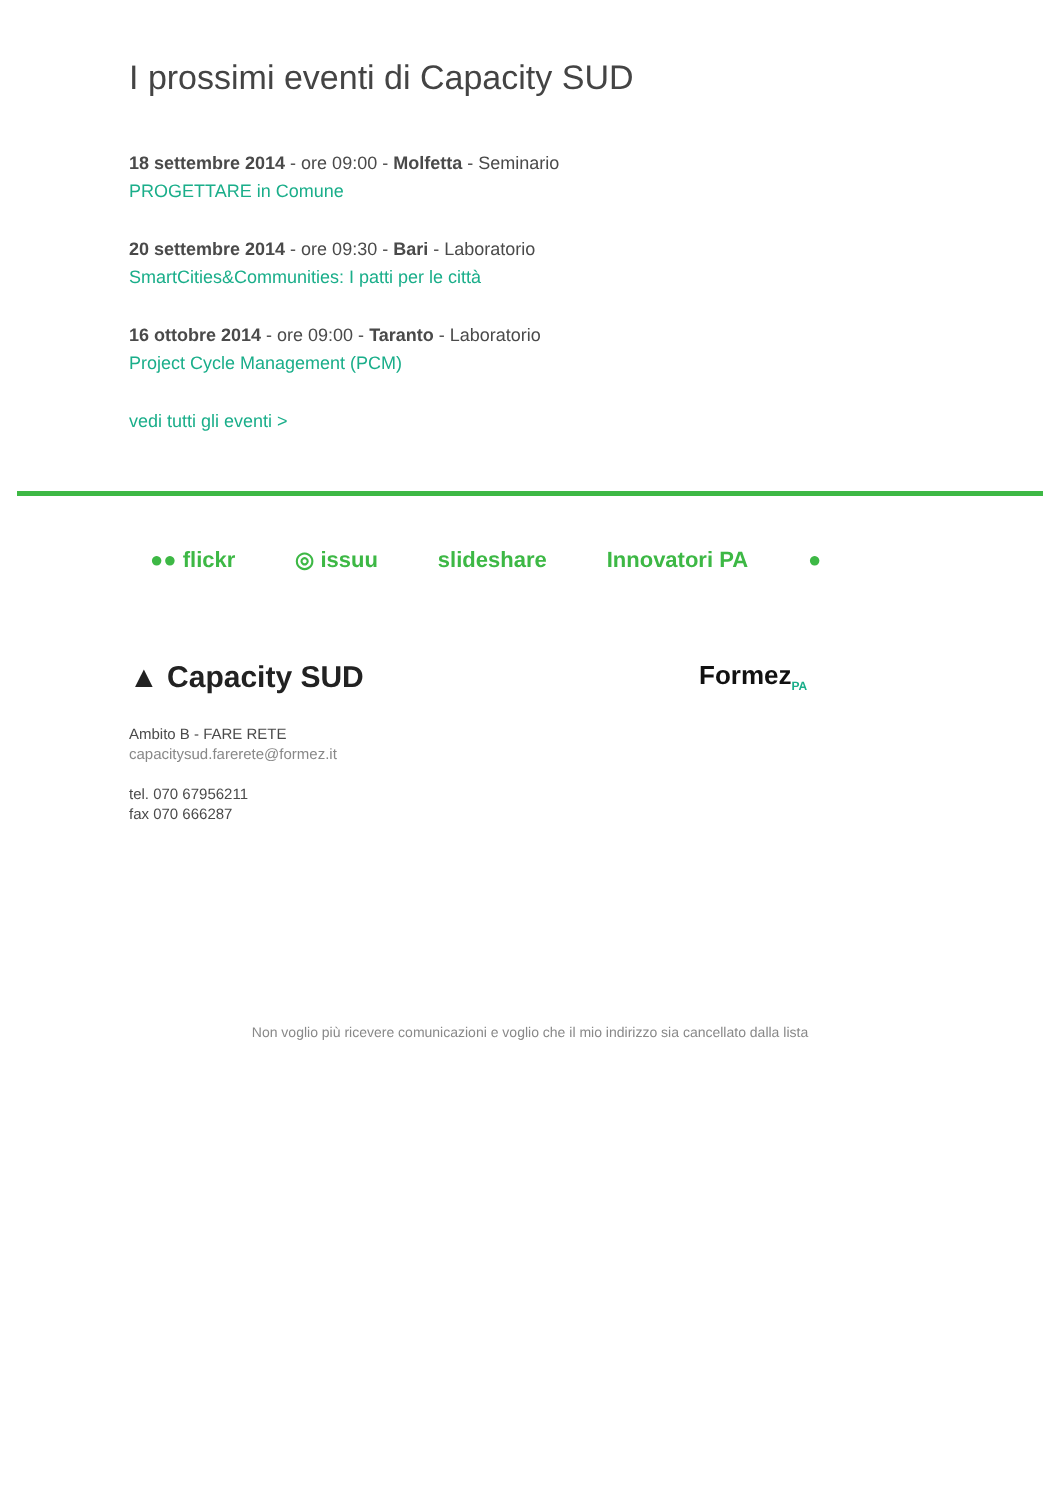I prossimi eventi di Capacity SUD
18 settembre 2014 - ore 09:00 - Molfetta - Seminario
PROGETTARE in Comune
20 settembre 2014 - ore 09:30 - Bari - Laboratorio
SmartCities&Communities: I patti per le città
16 ottobre 2014 - ore 09:00 - Taranto - Laboratorio
Project Cycle Management (PCM)
vedi tutti gli eventi >
●● flickr ◎ issuu slideshare Innovatori PA ●
▲ Capacity SUD
Formez<sub>PA</sub>
Ambito B - FARE RETE
capacitysud.farerete@formez.it
tel. 070 67956211
fax 070 666287
Non voglio più ricevere comunicazioni e voglio che il mio indirizzo sia cancellato dalla lista